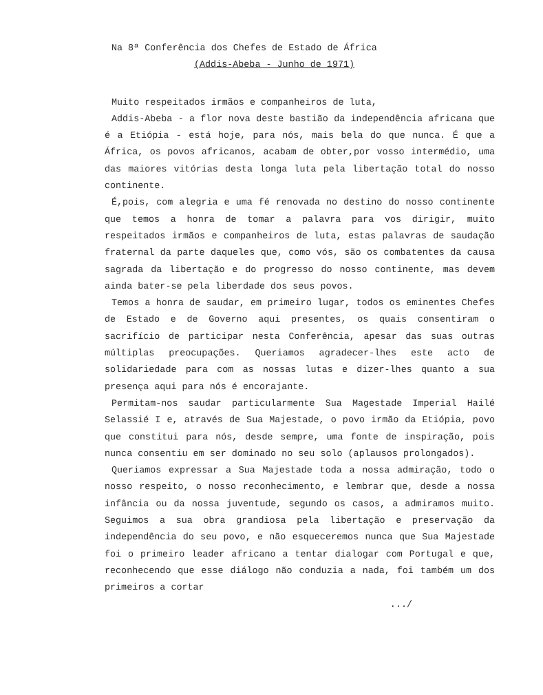Na 8ª Conferência dos Chefes de Estado de África
(Addis-Abeba - Junho de 1971)
Muito respeitados irmãos e companheiros de luta,
Addis-Abeba - a flor nova deste bastião da independência africana que é a Etiópia - está hoje, para nós, mais bela do que nunca. É que a África, os povos africanos, acabam de obter,por vosso intermédio, uma das maiores vitórias desta longa luta pela libertação total do nosso continente.
É,pois, com alegria e uma fé renovada no destino do nosso continente que temos a honra de tomar a palavra para vos dirigir, muito respeitados irmãos e companheiros de luta, estas palavras de saudação fraternal da parte daqueles que, como vós, são os combatentes da causa sagrada da libertação e do progresso do nosso continente, mas devem ainda bater-se pela liberdade dos seus povos.
Temos a honra de saudar, em primeiro lugar, todos os eminentes Chefes de Estado e de Governo aqui presentes, os quais consentiram o sacrifício de participar nesta Conferência, apesar das suas outras múltiplas preocupações. Queriamos agradecer-lhes este acto de solidariedade para com as nossas lutas e dizer-lhes quanto a sua presença aqui para nós é encorajante.
Permitam-nos saudar particularmente Sua Magestade Imperial Hailé Selassié I e, através de Sua Majestade, o povo irmão da Etiópia, povo que constitui para nós, desde sempre, uma fonte de inspiração, pois nunca consentiu em ser dominado no seu solo (aplausos prolongados).
Queriamos expressar a Sua Majestade toda a nossa admiração, todo o nosso respeito, o nosso reconhecimento, e lembrar que, desde a nossa infância ou da nossa juventude, segundo os casos, a admiramos muito. Seguimos a sua obra grandiosa pela libertação e preservação da independência do seu povo, e não esqueceremos nunca que Sua Majestade foi o primeiro leader africano a tentar dialogar com Portugal e que, reconhecendo que esse diálogo não conduzia a nada, foi também um dos primeiros a cortar
.../